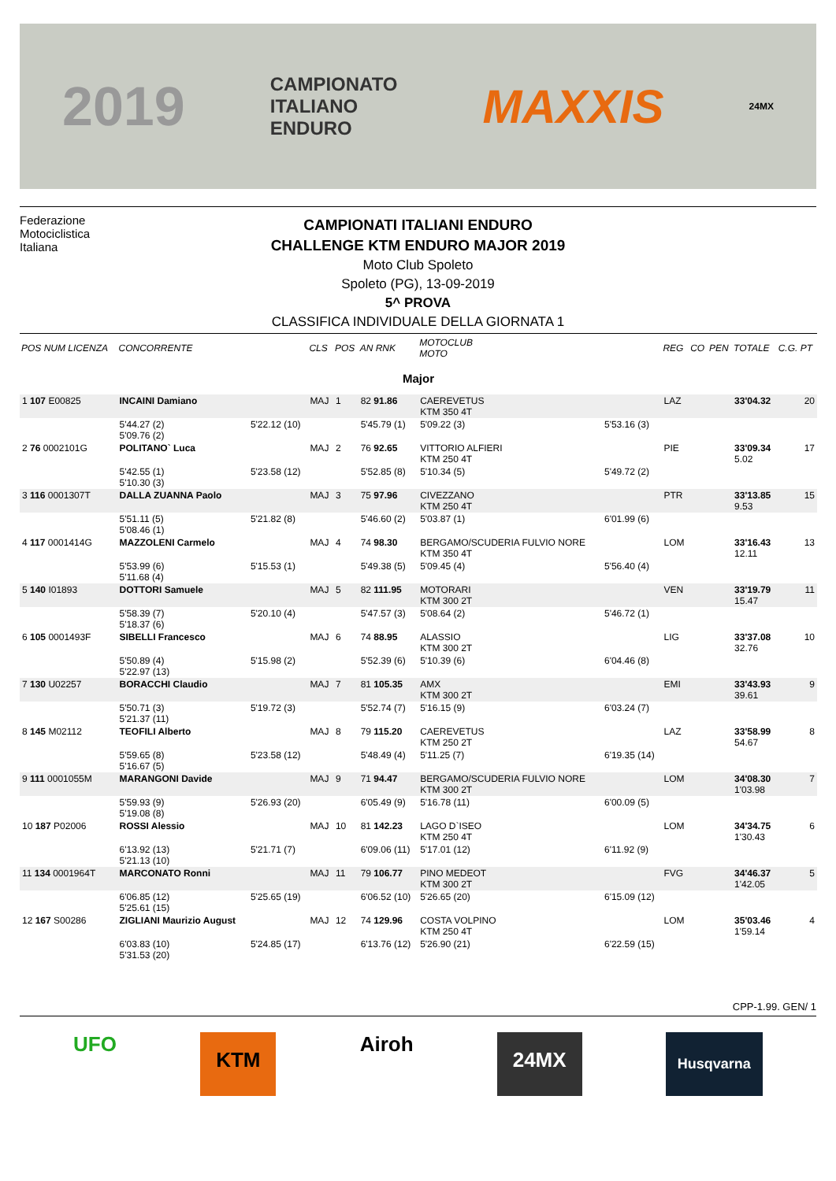2019 CAMPIONATO
ITALIANO
ENDURO MAXXIS 24MX
Federazione
Motociclistica
Italiana
CAMPIONATI ITALIANI ENDURO
CHALLENGE KTM ENDURO MAJOR 2019
Moto Club Spoleto
Spoleto (PG), 13-09-2019
5^ PROVA
CLASSIFICA INDIVIDUALE DELLA GIORNATA 1
| POS NUM LICENZA | CONCORRENTE | | CLS | POS | AN RNK | MOTOCLUB MOTO | | REG | CO | PEN | TOTALE | C.G. PT |
| --- | --- | --- | --- | --- | --- | --- | --- | --- | --- | --- | --- | --- |
| Major | | | | | | | | | | | | |
| 1 107 E00825 | INCAINI Damiano | | MAJ | 1 | 82 91.86 | CAEREVETUS KTM 350 4T | | LAZ | | | 33'04.32 | 20 |
| | 5'44.27 (2) 5'09.76 (2) | 5'22.12 (10) | | | 5'45.79 (1) | 5'09.22 (3) | 5'53.16 (3) | | | | | |
| 2 76 0002101G | POLITANO` Luca | | MAJ | 2 | 76 92.65 | VITTORIO ALFIERI KTM 250 4T | | PIE | | | 33'09.34 5.02 | 17 |
| | 5'42.55 (1) 5'10.30 (3) | 5'23.58 (12) | | | 5'52.85 (8) | 5'10.34 (5) | 5'49.72 (2) | | | | | |
| 3 116 0001307T | DALLA ZUANNA Paolo | | MAJ | 3 | 75 97.96 | CIVEZZANO KTM 250 4T | | PTR | | | 33'13.85 9.53 | 15 |
| | 5'51.11 (5) 5'08.46 (1) | 5'21.82 (8) | | | 5'46.60 (2) | 5'03.87 (1) | 6'01.99 (6) | | | | | |
| 4 117 0001414G | MAZZOLENI Carmelo | | MAJ | 4 | 74 98.30 | BERGAMO/SCUDERIA FULVIO NORE KTM 350 4T | | LOM | | | 33'16.43 12.11 | 13 |
| | 5'53.99 (6) 5'11.68 (4) | 5'15.53 (1) | | | 5'49.38 (5) | 5'09.45 (4) | 5'56.40 (4) | | | | | |
| 5 140 I01893 | DOTTORI Samuele | | MAJ | 5 | 82 111.95 | MOTORARI KTM 300 2T | | VEN | | | 33'19.79 15.47 | 11 |
| | 5'58.39 (7) 5'18.37 (6) | 5'20.10 (4) | | | 5'47.57 (3) | 5'08.64 (2) | 5'46.72 (1) | | | | | |
| 6 105 0001493F | SIBELLI Francesco | | MAJ | 6 | 74 88.95 | ALASSIO KTM 300 2T | | LIG | | | 33'37.08 32.76 | 10 |
| | 5'50.89 (4) 5'22.97 (13) | 5'15.98 (2) | | | 5'52.39 (6) | 5'10.39 (6) | 6'04.46 (8) | | | | | |
| 7 130 U02257 | BORACCHI Claudio | | MAJ | 7 | 81 105.35 | AMX KTM 300 2T | | EMI | | | 33'43.93 39.61 | 9 |
| | 5'50.71 (3) 5'21.37 (11) | 5'19.72 (3) | | | 5'52.74 (7) | 5'16.15 (9) | 6'03.24 (7) | | | | | |
| 8 145 M02112 | TEOFILI Alberto | | MAJ | 8 | 79 115.20 | CAEREVETUS KTM 250 2T | | LAZ | | | 33'58.99 54.67 | 8 |
| | 5'59.65 (8) 5'16.67 (5) | 5'23.58 (12) | | | 5'48.49 (4) | 5'11.25 (7) | 6'19.35 (14) | | | | | |
| 9 111 0001055M | MARANGONI Davide | | MAJ | 9 | 71 94.47 | BERGAMO/SCUDERIA FULVIO NORE KTM 300 2T | | LOM | | | 34'08.30 1'03.98 | 7 |
| | 5'59.93 (9) 5'19.08 (8) | 5'26.93 (20) | | | 6'05.49 (9) | 5'16.78 (11) | 6'00.09 (5) | | | | | |
| 10 187 P02006 | ROSSI Alessio | | MAJ | 10 | 81 142.23 | LAGO D`ISEO KTM 250 4T | | LOM | | | 34'34.75 1'30.43 | 6 |
| | 6'13.92 (13) 5'21.13 (10) | 5'21.71 (7) | | | 6'09.06 (11) | 5'17.01 (12) | 6'11.92 (9) | | | | | |
| 11 134 0001964T | MARCONATO Ronni | | MAJ | 11 | 79 106.77 | PINO MEDEOT KTM 300 2T | | FVG | | | 34'46.37 1'42.05 | 5 |
| | 6'06.85 (12) 5'25.61 (15) | 5'25.65 (19) | | | 6'06.52 (10) | 5'26.65 (20) | 6'15.09 (12) | | | | | |
| 12 167 S00286 | ZIGLIANI Maurizio August | | MAJ | 12 | 74 129.96 | COSTA VOLPINO KTM 250 4T | | LOM | | | 35'03.46 1'59.14 | 4 |
| | 6'03.83 (10) 5'31.53 (20) | 5'24.85 (17) | | | 6'13.76 (12) | 5'26.90 (21) | 6'22.59 (15) | | | | | |
CPP-1.99. GEN/ 1
UFO KTM Airoh 24MX Husqvarna